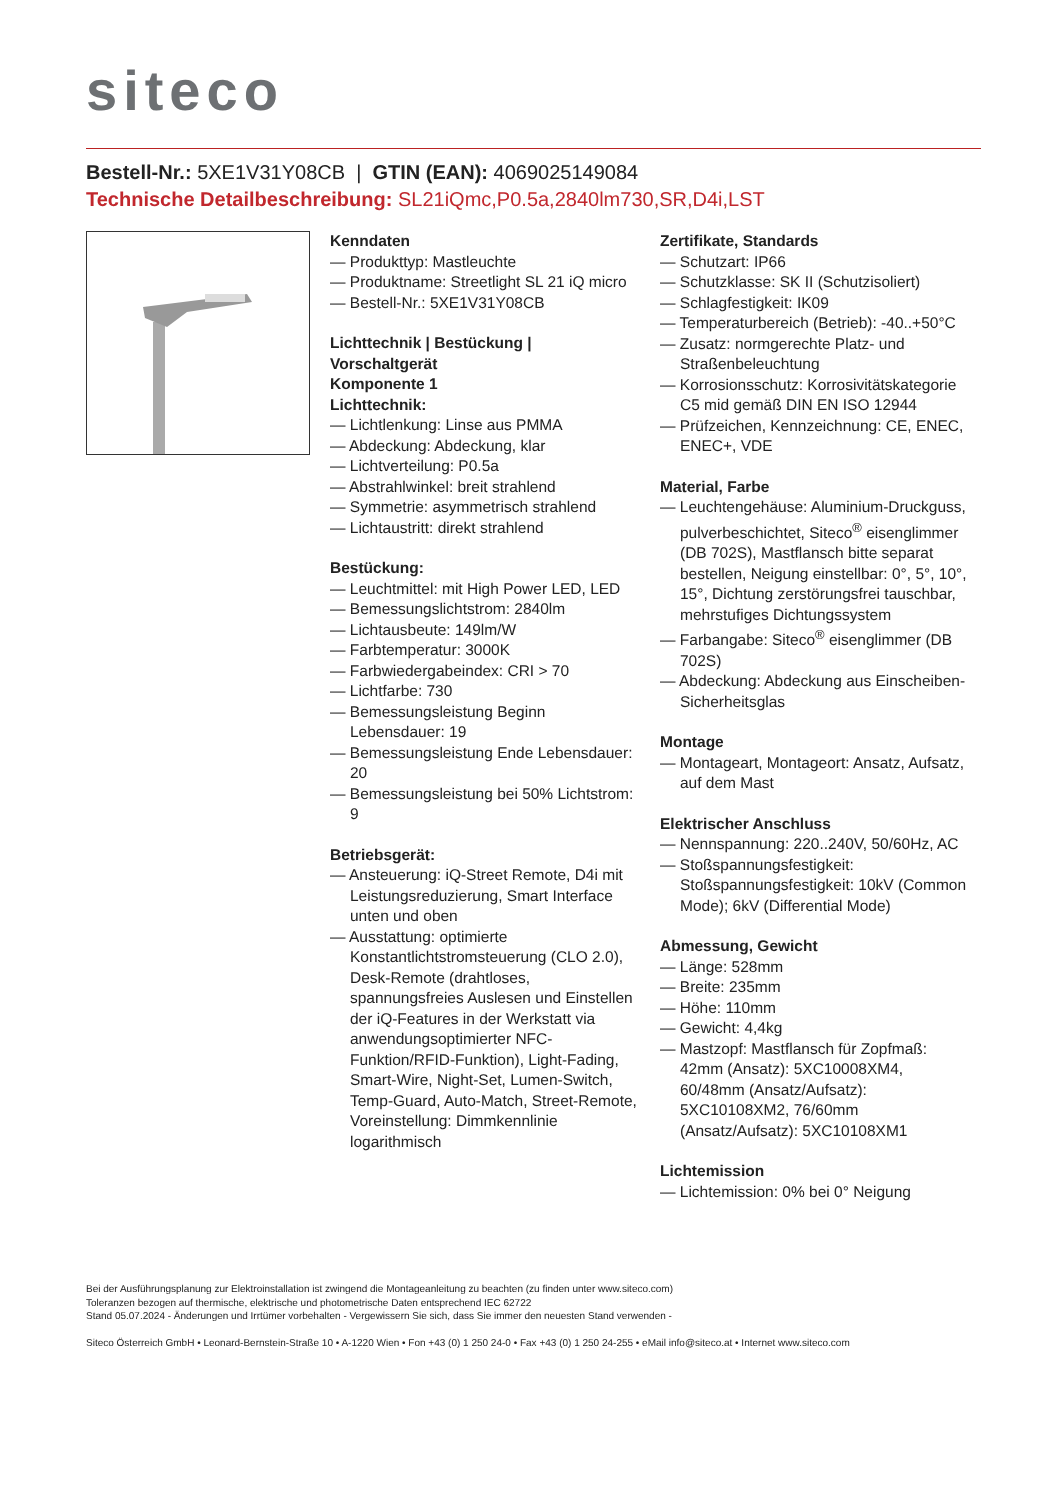siteco
Bestell-Nr.: 5XE1V31Y08CB | GTIN (EAN): 4069025149084
Technische Detailbeschreibung: SL21iQmc,P0.5a,2840lm730,SR,D4i,LST
Kenndaten
— Produkttyp: Mastleuchte
— Produktname: Streetlight SL 21 iQ micro
— Bestell-Nr.: 5XE1V31Y08CB
Lichttechnik | Bestückung | Vorschaltgerät
Komponente 1
Lichttechnik:
— Lichtlenkung: Linse aus PMMA
— Abdeckung: Abdeckung, klar
— Lichtverteilung: P0.5a
— Abstrahlwinkel: breit strahlend
— Symmetrie: asymmetrisch strahlend
— Lichtaustritt: direkt strahlend
Bestückung:
— Leuchtmittel: mit High Power LED, LED
— Bemessungslichtstrom: 2840lm
— Lichtausbeute: 149lm/W
— Farbtemperatur: 3000K
— Farbwiedergabeindex: CRI > 70
— Lichtfarbe: 730
— Bemessungsleistung Beginn Lebensdauer: 19
— Bemessungsleistung Ende Lebensdauer: 20
— Bemessungsleistung bei 50% Lichtstrom: 9
Betriebsgerät:
— Ansteuerung: iQ-Street Remote, D4i mit Leistungsreduzierung, Smart Interface unten und oben
— Ausstattung: optimierte Konstantlichtstromsteuerung (CLO 2.0), Desk-Remote (drahtloses, spannungsfreies Auslesen und Einstellen der iQ-Features in der Werkstatt via anwendungsoptimierter NFC-Funktion/RFID-Funktion), Light-Fading, Smart-Wire, Night-Set, Lumen-Switch, Temp-Guard, Auto-Match, Street-Remote, Voreinstellung: Dimmkennlinie logarithmisch
Zertifikate, Standards
— Schutzart: IP66
— Schutzklasse: SK II (Schutzisoliert)
— Schlagfestigkeit: IK09
— Temperaturbereich (Betrieb): -40..+50°C
— Zusatz: normgerechte Platz- und Straßenbeleuchtung
— Korrosionsschutz: Korrosivitätskategorie C5 mid gemäß DIN EN ISO 12944
— Prüfzeichen, Kennzeichnung: CE, ENEC, ENEC+, VDE
Material, Farbe
— Leuchtengehäuse: Aluminium-Druckguss, pulverbeschichtet, Siteco<sup>®</sup> eisenglimmer (DB 702S), Mastflansch bitte separat bestellen, Neigung einstellbar: 0°, 5°, 10°, 15°, Dichtung zerstörungsfrei tauschbar, mehrstufiges Dichtungssystem
— Farbangabe: Siteco<sup>®</sup> eisenglimmer (DB 702S)
— Abdeckung: Abdeckung aus Einscheiben-Sicherheitsglas
Montage
— Montageart, Montageort: Ansatz, Aufsatz, auf dem Mast
Elektrischer Anschluss
— Nennspannung: 220..240V, 50/60Hz, AC
— Stoßspannungsfestigkeit: Stoßspannungsfestigkeit: 10kV (Common Mode); 6kV (Differential Mode)
Abmessung, Gewicht
— Länge: 528mm
— Breite: 235mm
— Höhe: 110mm
— Gewicht: 4,4kg
— Mastzopf: Mastflansch für Zopfmaß: 42mm (Ansatz): 5XC10008XM4, 60/48mm (Ansatz/Aufsatz): 5XC10108XM2, 76/60mm (Ansatz/Aufsatz): 5XC10108XM1
Lichtemission
— Lichtemission: 0% bei 0° Neigung
Bei der Ausführungsplanung zur Elektroinstallation ist zwingend die Montageanleitung zu beachten (zu finden unter www.siteco.com)
Toleranzen bezogen auf thermische, elektrische und photometrische Daten entsprechend IEC 62722
Stand 05.07.2024 - Änderungen und Irrtümer vorbehalten - Vergewissern Sie sich, dass Sie immer den neuesten Stand verwenden -
Siteco Österreich GmbH • Leonard-Bernstein-Straße 10 • A-1220 Wien • Fon +43 (0) 1 250 24-0 • Fax +43 (0) 1 250 24-255 • eMail info@siteco.at • Internet www.siteco.com